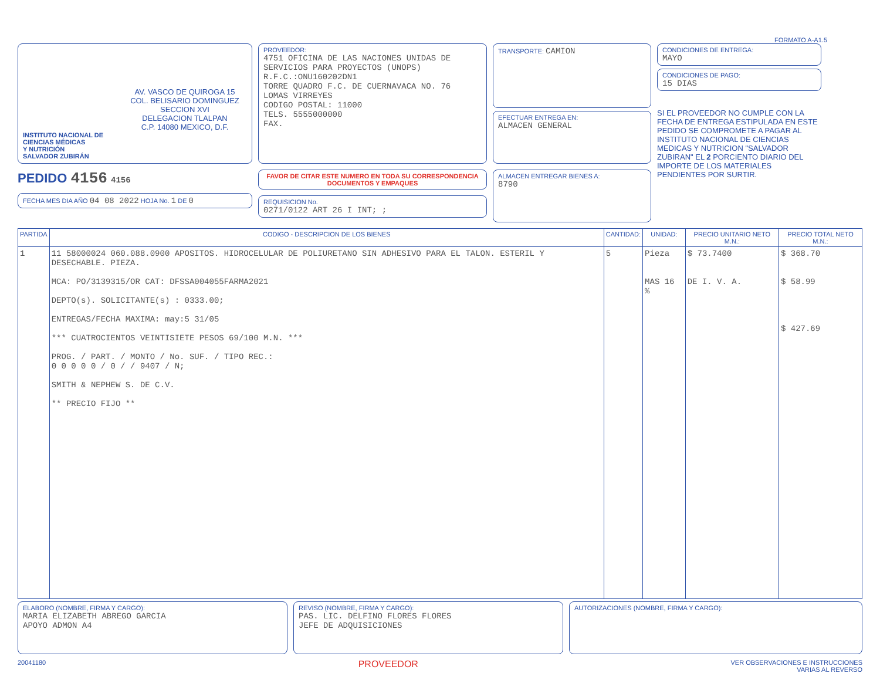FORMATO A-A1.5
AV. VASCO DE QUIROGA 15
COL. BELISARIO DOMINGUEZ
SECCION XVI
DELEGACION TLALPAN
C.P. 14080 MEXICO, D.F.
INSTITUTO NACIONAL DE
CIENCIAS MÉDICAS
Y NUTRICIÓN
SALVADOR ZUBIRÁN
PEDIDO 4156 4156
FECHA MES DIA AÑO 04 08 2022 HOJA No. 1 DE 0
PROVEEDOR:
4751 OFICINA DE LAS NACIONES UNIDAS DE SERVICIOS PARA PROYECTOS (UNOPS)
R.F.C.:ONU160202DN1
TORRE QUADRO F.C. DE CUERNAVACA NO. 76
LOMAS VIRREYES
CODIGO POSTAL: 11000
TELS. 5555000000
FAX.
FAVOR DE CITAR ESTE NUMERO EN TODA SU CORRESPONDENCIA DOCUMENTOS Y EMPAQUES
REQUISICION No.
0271/0122 ART 26 I INT; ;
TRANSPORTE: CAMION
EFECTUAR ENTREGA EN:
ALMACEN GENERAL
ALMACEN ENTREGAR BIENES A:
8790
CONDICIONES DE ENTREGA:
MAYO
CONDICIONES DE PAGO:
15 DIAS
SI EL PROVEEDOR NO CUMPLE CON LA FECHA DE ENTREGA ESTIPULADA EN ESTE PEDIDO SE COMPROMETE A PAGAR AL INSTITUTO NACIONAL DE CIENCIAS MEDICAS Y NUTRICION "SALVADOR ZUBIRAN" EL 2 PORCIENTO DIARIO DEL IMPORTE DE LOS MATERIALES PENDIENTES POR SURTIR.
| PARTIDA | CODIGO - DESCRIPCION DE LOS BIENES | CANTIDAD: | UNIDAD: | PRECIO UNITARIO NETO M.N.: | PRECIO TOTAL NETO M.N.: |
| --- | --- | --- | --- | --- | --- |
| 1 | 11 58000024 060.088.0900 APOSITOS. HIDROCELULAR DE POLIURETANO SIN ADHESIVO PARA EL TALON. ESTERIL Y DESECHABLE. PIEZA. MCA: PO/3139315/OR CAT: DFSSA004055FARMA2021 DEPTO(s). SOLICITANTE(s) : 0333.00; ENTREGAS/FECHA MAXIMA: may:5 31/05 *** CUATROCIENTOS VEINTISIETE PESOS 69/100 M.N. *** PROG. / PART. / MONTO / No. SUF. / TIPO REC.: 0 0 0 0 0 / 0 / / 9407 / N; SMITH & NEPHEW S. DE C.V. ** PRECIO FIJO ** | 5 | Pieza MAS 16 % | $ 73.7400 DE I. V. A. | $ 368.70 $ 58.99 $ 427.69 |
ELABORO (NOMBRE, FIRMA Y CARGO):
MARIA ELIZABETH ABREGO GARCIA
APOYO ADMON A4
REVISO (NOMBRE, FIRMA Y CARGO):
PAS. LIC. DELFINO FLORES FLORES
JEFE DE ADQUISICIONES
AUTORIZACIONES (NOMBRE, FIRMA Y CARGO):
20041180 PROVEEDOR VER OBSERVACIONES E INSTRUCCIONES
VARIAS AL REVERSO